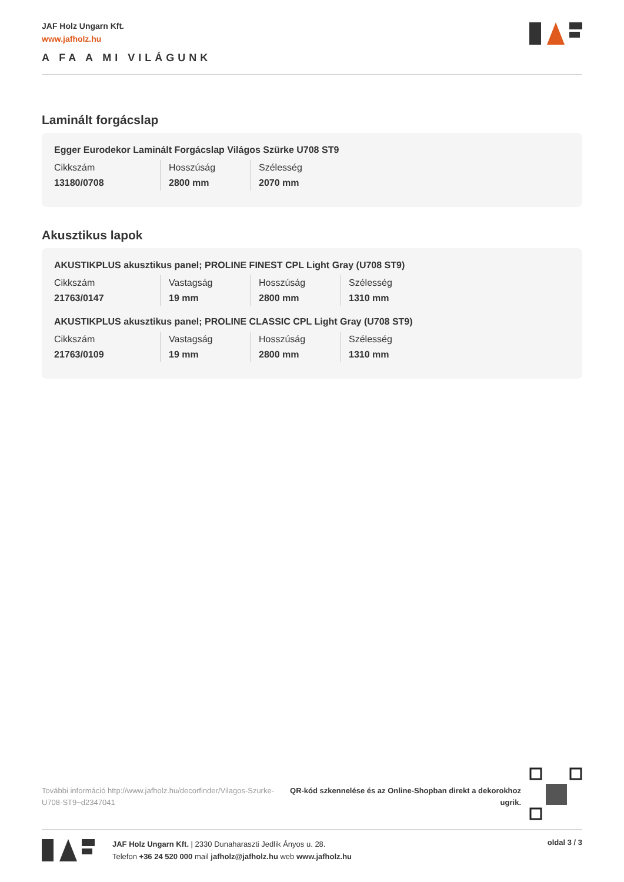JAF Holz Ungarn Kft.
www.jafholz.hu
A FA A MI VILÁGUNK
Laminált forgácslap
Egger Eurodekor Laminált Forgácslap Világos Szürke U708 ST9
| Cikkszám | Hosszúság | Szélesség |
| 13180/0708 | 2800 mm | 2070 mm |
Akusztikus lapok
AKUSTIKPLUS akusztikus panel; PROLINE FINEST CPL Light Gray (U708 ST9)
| Cikkszám | Vastagság | Hosszúság | Szélesség |
| 21763/0147 | 19 mm | 2800 mm | 1310 mm |
AKUSTIKPLUS akusztikus panel; PROLINE CLASSIC CPL Light Gray (U708 ST9)
| Cikkszám | Vastagság | Hosszúság | Szélesség |
| 21763/0109 | 19 mm | 2800 mm | 1310 mm |
További információ http://www.jafholz.hu/decorfinder/Vilagos-Szurke-U708-ST9~d2347041
QR-kód szkennelése és az Online-Shopban direkt a dekorokhoz ugrik.
JAF Holz Ungarn Kft. | 2330 Dunaharaszti Jedlik Ányos u. 28.
Telefon +36 24 520 000 mail jafholz@jafholz.hu web www.jafholz.hu
oldal 3 / 3